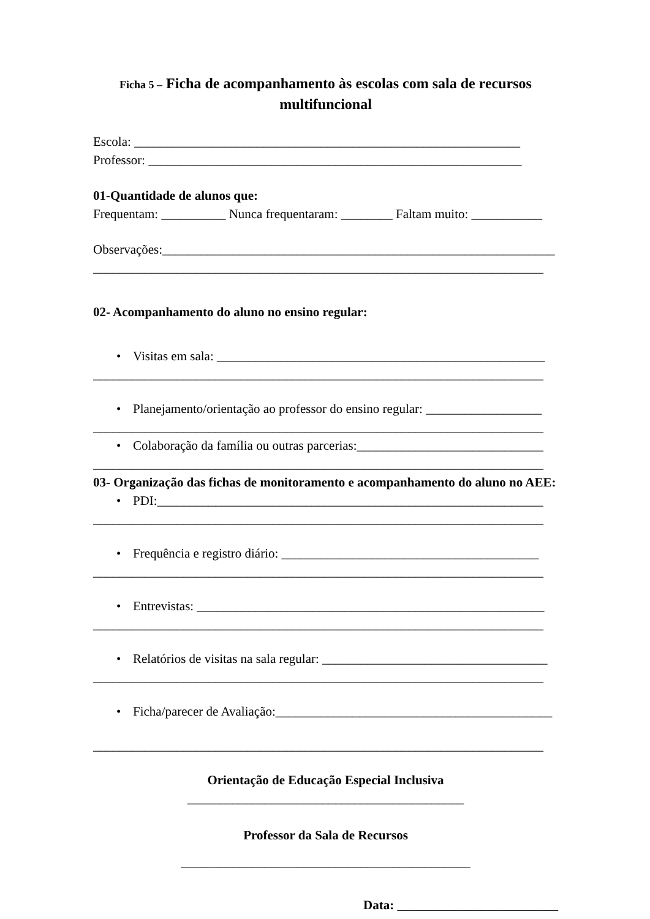Ficha 5 – Ficha de acompanhamento às escolas com sala de recursos multifuncional
Escola: ____________________________________________________________
Professor: __________________________________________________________
01-Quantidade de alunos que:
Frequentam: __________ Nunca frequentaram: ________ Faltam muito: ___________
Observações:_____________________________________________________________
______________________________________________________________________
02- Acompanhamento do aluno no ensino regular:
• Visitas em sala: ___________________________________________________
______________________________________________________________________
• Planejamento/orientação ao professor do ensino regular: __________________
______________________________________________________________________
• Colaboração da família ou outras parcerias:_____________________________
______________________________________________________________________
03- Organização das fichas de monitoramento e acompanhamento do aluno no AEE:
• PDI:____________________________________________________________
______________________________________________________________________
• Frequência e registro diário: ________________________________________
______________________________________________________________________
• Entrevistas: ______________________________________________________
______________________________________________________________________
• Relatórios de visitas na sala regular: ___________________________________
______________________________________________________________________
• Ficha/parecer de Avaliação:___________________________________________
______________________________________________________________________
Orientação de Educação Especial Inclusiva
___________________________________________
Professor da Sala de Recursos
_____________________________________________
Data: _________________________